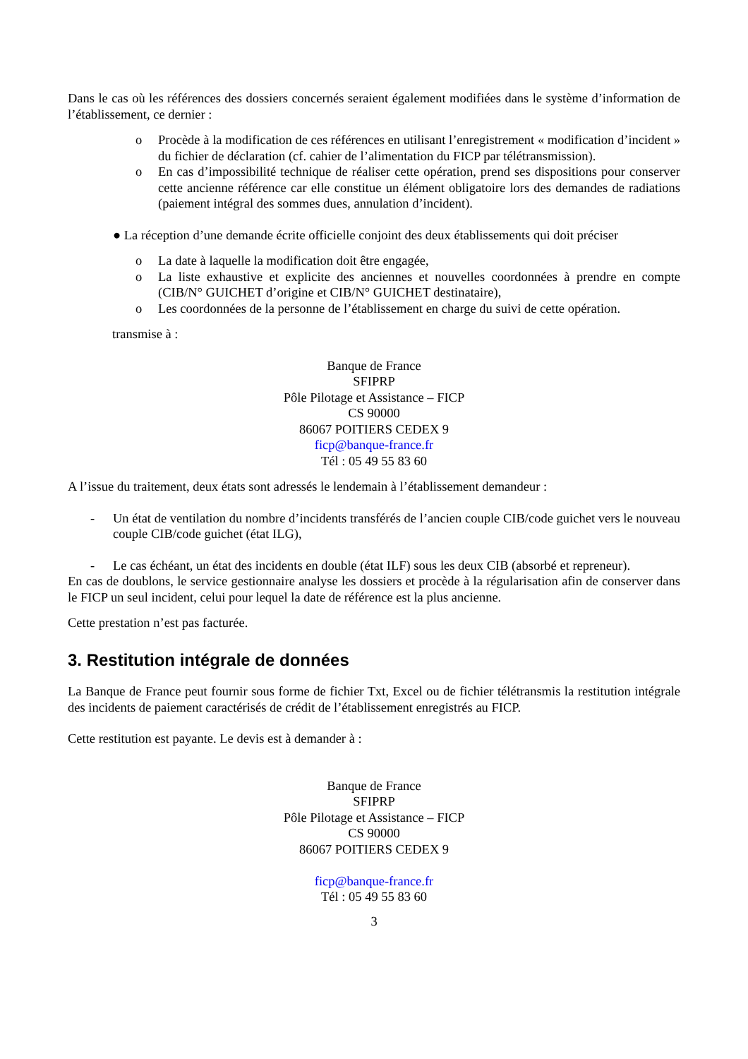Dans le cas où les références des dossiers concernés seraient également modifiées dans le système d’information de l’établissement, ce dernier :
o Procède à la modification de ces références en utilisant l’enregistrement « modification d’incident » du fichier de déclaration (cf. cahier de l’alimentation du FICP par télétransmission).
o En cas d’impossibilité technique de réaliser cette opération, prend ses dispositions pour conserver cette ancienne référence car elle constitue un élément obligatoire lors des demandes de radiations (paiement intégral des sommes dues, annulation d’incident).
● La réception d’une demande écrite officielle conjoint des deux établissements qui doit préciser
o La date à laquelle la modification doit être engagée,
o La liste exhaustive et explicite des anciennes et nouvelles coordonnées à prendre en compte (CIB/N° GUICHET d’origine et CIB/N° GUICHET destinataire),
o Les coordonnées de la personne de l’établissement en charge du suivi de cette opération.
transmise à :
Banque de France
SFIPRP
Pôle Pilotage et Assistance – FICP
CS 90000
86067 POITIERS CEDEX 9
ficp@banque-france.fr
Tél : 05 49 55 83 60
A l’issue du traitement, deux états sont adressés le lendemain à l’établissement demandeur :
- Un état de ventilation du nombre d’incidents transférés de l’ancien couple CIB/code guichet vers le nouveau couple CIB/code guichet (état ILG),
- Le cas échéant, un état des incidents en double (état ILF) sous les deux CIB (absorbé et repreneur).
En cas de doublons, le service gestionnaire analyse les dossiers et procède à la régularisation afin de conserver dans le FICP un seul incident, celui pour lequel la date de référence est la plus ancienne.
Cette prestation n’est pas facturée.
3. Restitution intégrale de données
La Banque de France peut fournir sous forme de fichier Txt, Excel ou de fichier télétransmis la restitution intégrale des incidents de paiement caractérisés de crédit de l’établissement enregistrés au FICP.
Cette restitution est payante. Le devis est à demander à :
Banque de France
SFIPRP
Pôle Pilotage et Assistance – FICP
CS 90000
86067 POITIERS CEDEX 9
ficp@banque-france.fr
Tél : 05 49 55 83 60
3